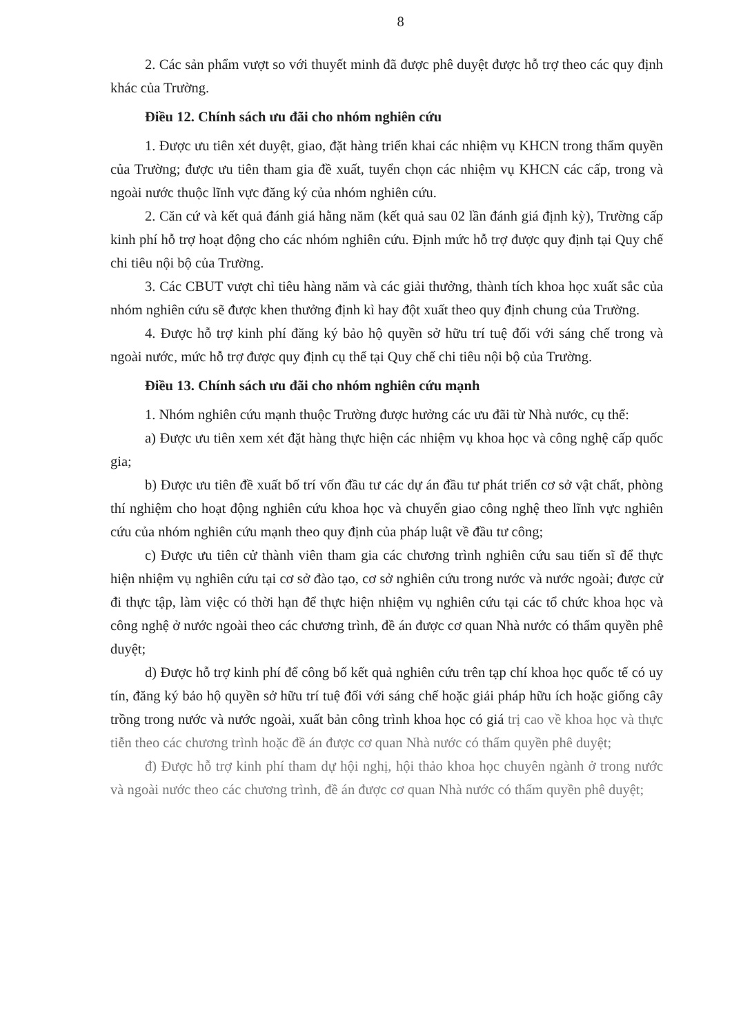8
2. Các sản phẩm vượt so với thuyết minh đã được phê duyệt được hỗ trợ theo các quy định khác của Trường.
Điều 12. Chính sách ưu đãi cho nhóm nghiên cứu
1. Được ưu tiên xét duyệt, giao, đặt hàng triển khai các nhiệm vụ KHCN trong thẩm quyền của Trường; được ưu tiên tham gia đề xuất, tuyển chọn các nhiệm vụ KHCN các cấp, trong và ngoài nước thuộc lĩnh vực đăng ký của nhóm nghiên cứu.
2. Căn cứ và kết quả đánh giá hằng năm (kết quả sau 02 lần đánh giá định kỳ), Trường cấp kinh phí hỗ trợ hoạt động cho các nhóm nghiên cứu. Định mức hỗ trợ được quy định tại Quy chế chi tiêu nội bộ của Trường.
3. Các CBUT vượt chỉ tiêu hàng năm và các giải thưởng, thành tích khoa học xuất sắc của nhóm nghiên cứu sẽ được khen thưởng định kì hay đột xuất theo quy định chung của Trường.
4. Được hỗ trợ kinh phí đăng ký bảo hộ quyền sở hữu trí tuệ đối với sáng chế trong và ngoài nước, mức hỗ trợ được quy định cụ thể tại Quy chế chi tiêu nội bộ của Trường.
Điều 13. Chính sách ưu đãi cho nhóm nghiên cứu mạnh
1. Nhóm nghiên cứu mạnh thuộc Trường được hưởng các ưu đãi từ Nhà nước, cụ thể:
a) Được ưu tiên xem xét đặt hàng thực hiện các nhiệm vụ khoa học và công nghệ cấp quốc gia;
b) Được ưu tiên đề xuất bố trí vốn đầu tư các dự án đầu tư phát triển cơ sở vật chất, phòng thí nghiệm cho hoạt động nghiên cứu khoa học và chuyển giao công nghệ theo lĩnh vực nghiên cứu của nhóm nghiên cứu mạnh theo quy định của pháp luật về đầu tư công;
c) Được ưu tiên cử thành viên tham gia các chương trình nghiên cứu sau tiến sĩ để thực hiện nhiệm vụ nghiên cứu tại cơ sở đào tạo, cơ sở nghiên cứu trong nước và nước ngoài; được cử đi thực tập, làm việc có thời hạn để thực hiện nhiệm vụ nghiên cứu tại các tổ chức khoa học và công nghệ ở nước ngoài theo các chương trình, đề án được cơ quan Nhà nước có thẩm quyền phê duyệt;
d) Được hỗ trợ kinh phí để công bố kết quả nghiên cứu trên tạp chí khoa học quốc tế có uy tín, đăng ký bảo hộ quyền sở hữu trí tuệ đối với sáng chế hoặc giải pháp hữu ích hoặc giống cây trồng trong nước và nước ngoài, xuất bản công trình khoa học có giá trị cao về khoa học và thực tiễn theo các chương trình hoặc đề án được cơ quan Nhà nước có thẩm quyền phê duyệt;
đ) Được hỗ trợ kinh phí tham dự hội nghị, hội thảo khoa học chuyên ngành ở trong nước và ngoài nước theo các chương trình, đề án được cơ quan Nhà nước có thẩm quyền phê duyệt;